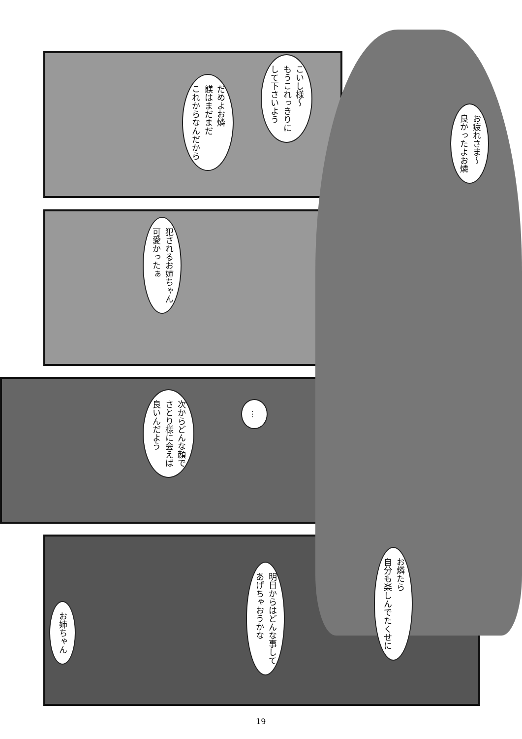こいし様～
もうこれっきりに
して下さいよう
だめよお燐
躾はまだまだ
これからなんだから
お疲れさま～
良かったよお燐
犯されるお姉ちゃん
可愛かったぁ
次からどんな顔で
さとり様に会えば
良いんだよう
…
お燐たら
自分も楽しんでたくせに
明日からはどんな事して
あげちゃおうかな
お姉ちゃん
19